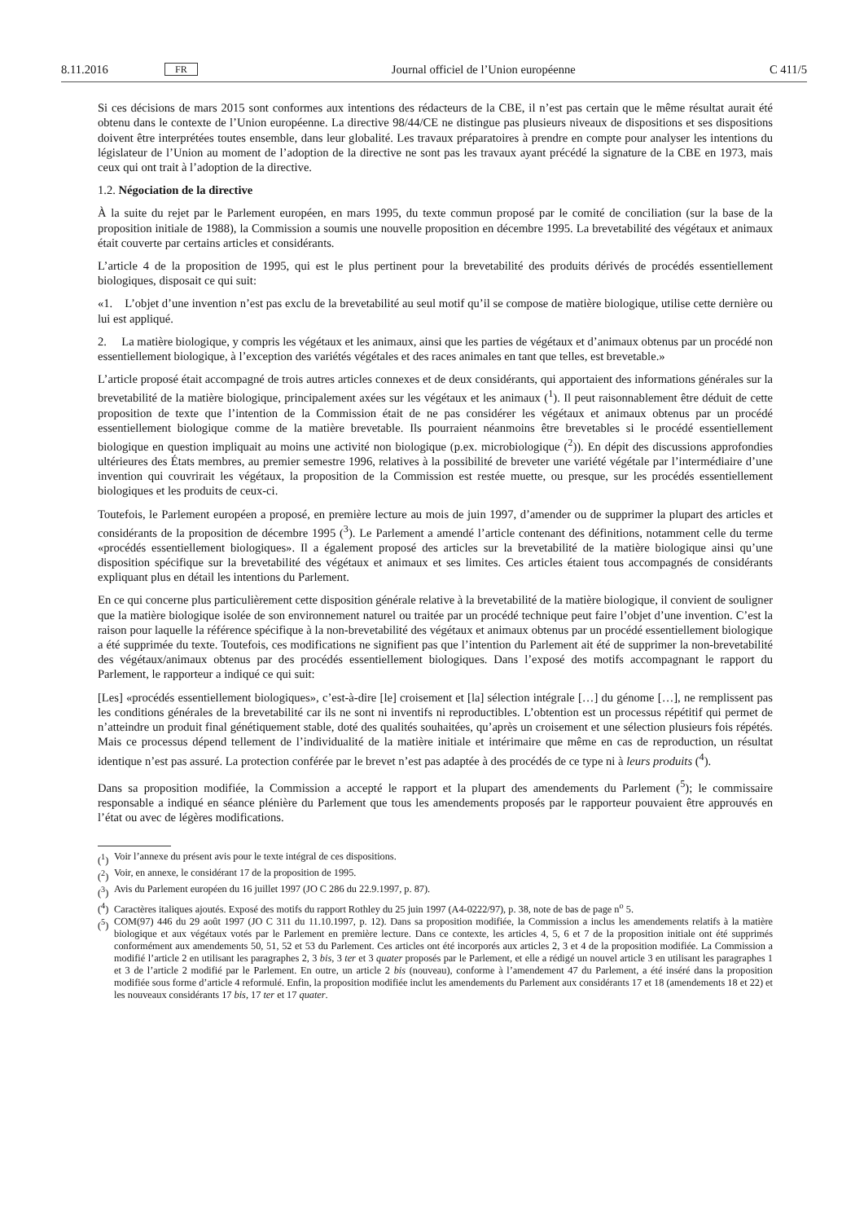8.11.2016 FR Journal officiel de l’Union européenne C 411/5
Si ces décisions de mars 2015 sont conformes aux intentions des rédacteurs de la CBE, il n’est pas certain que le même résultat aurait été obtenu dans le contexte de l’Union européenne. La directive 98/44/CE ne distingue pas plusieurs niveaux de dispositions et ses dispositions doivent être interprétées toutes ensemble, dans leur globalité. Les travaux préparatoires à prendre en compte pour analyser les intentions du législateur de l’Union au moment de l’adoption de la directive ne sont pas les travaux ayant précédé la signature de la CBE en 1973, mais ceux qui ont trait à l’adoption de la directive.
1.2. Négociation de la directive
À la suite du rejet par le Parlement européen, en mars 1995, du texte commun proposé par le comité de conciliation (sur la base de la proposition initiale de 1988), la Commission a soumis une nouvelle proposition en décembre 1995. La brevetabilité des végétaux et animaux était couverte par certains articles et considérants.
L’article 4 de la proposition de 1995, qui est le plus pertinent pour la brevetabilité des produits dérivés de procédés essentiellement biologiques, disposait ce qui suit:
«1. L’objet d’une invention n’est pas exclu de la brevetabilité au seul motif qu’il se compose de matière biologique, utilise cette dernière ou lui est appliqué.
2. La matière biologique, y compris les végétaux et les animaux, ainsi que les parties de végétaux et d’animaux obtenus par un procédé non essentiellement biologique, à l’exception des variétés végétales et des races animales en tant que telles, est brevetable.»
L’article proposé était accompagné de trois autres articles connexes et de deux considérants, qui apportaient des informations générales sur la brevetabilité de la matière biologique, principalement axées sur les végétaux et les animaux (<sup>1</sup>). Il peut raisonnablement être déduit de cette proposition de texte que l’intention de la Commission était de ne pas considérer les végétaux et animaux obtenus par un procédé essentiellement biologique comme de la matière brevetable. Ils pourraient néanmoins être brevetables si le procédé essentiellement biologique en question impliquait au moins une activité non biologique (p.ex. microbiologique (<sup>2</sup>)). En dépit des discussions approfondies ultérieures des États membres, au premier semestre 1996, relatives à la possibilité de breveter une variété végétale par l’intermédiaire d’une invention qui couvrirait les végétaux, la proposition de la Commission est restée muette, ou presque, sur les procédés essentiellement biologiques et les produits de ceux-ci.
Toutefois, le Parlement européen a proposé, en première lecture au mois de juin 1997, d’amender ou de supprimer la plupart des articles et considérants de la proposition de décembre 1995 (<sup>3</sup>). Le Parlement a amendé l’article contenant des définitions, notamment celle du terme «procédés essentiellement biologiques». Il a également proposé des articles sur la brevetabilité de la matière biologique ainsi qu’une disposition spécifique sur la brevetabilité des végétaux et animaux et ses limites. Ces articles étaient tous accompagnés de considérants expliquant plus en détail les intentions du Parlement.
En ce qui concerne plus particulièrement cette disposition générale relative à la brevetabilité de la matière biologique, il convient de souligner que la matière biologique isolée de son environnement naturel ou traitée par un procédé technique peut faire l’objet d’une invention. C’est la raison pour laquelle la référence spécifique à la non-brevetabilité des végétaux et animaux obtenus par un procédé essentiellement biologique a été supprimée du texte. Toutefois, ces modifications ne signifient pas que l’intention du Parlement ait été de supprimer la non-brevetabilité des végétaux/animaux obtenus par des procédés essentiellement biologiques. Dans l’exposé des motifs accompagnant le rapport du Parlement, le rapporteur a indiqué ce qui suit:
[Les] «procédés essentiellement biologiques», c’est-à-dire [le] croisement et [la] sélection intégrale […] du génome […], ne remplissent pas les conditions générales de la brevetabilité car ils ne sont ni inventifs ni reproductibles. L’obtention est un processus répétitif qui permet de n’atteindre un produit final génétiquement stable, doté des qualités souhaitées, qu’après un croisement et une sélection plusieurs fois répétés. Mais ce processus dépend tellement de l’individualité de la matière initiale et intérimaire que même en cas de reproduction, un résultat identique n’est pas assuré. La protection conférée par le brevet n’est pas adaptée à des procédés de ce type ni à leurs produits (<sup>4</sup>).
Dans sa proposition modifiée, la Commission a accepté le rapport et la plupart des amendements du Parlement (<sup>5</sup>); le commissaire responsable a indiqué en séance plénière du Parlement que tous les amendements proposés par le rapporteur pouvaient être approuvés en l’état ou avec de légères modifications.
(<sup>1</sup>) Voir l’annexe du présent avis pour le texte intégral de ces dispositions.
(<sup>2</sup>) Voir, en annexe, le considérant 17 de la proposition de 1995.
(<sup>3</sup>) Avis du Parlement européen du 16 juillet 1997 (JO C 286 du 22.9.1997, p. 87).
(<sup>4</sup>) Caractères italiques ajoutés. Exposé des motifs du rapport Rothley du 25 juin 1997 (A4-0222/97), p. 38, note de bas de page n<sup>o</sup> 5.
(<sup>5</sup>) COM(97) 446 du 29 août 1997 (JO C 311 du 11.10.1997, p. 12). Dans sa proposition modifiée, la Commission a inclus les amendements relatifs à la matière biologique et aux végétaux votés par le Parlement en première lecture. Dans ce contexte, les articles 4, 5, 6 et 7 de la proposition initiale ont été supprimés conformément aux amendements 50, 51, 52 et 53 du Parlement. Ces articles ont été incorporés aux articles 2, 3 et 4 de la proposition modifiée. La Commission a modifié l’article 2 en utilisant les paragraphes 2, 3 bis, 3 ter et 3 quater proposés par le Parlement, et elle a rédigé un nouvel article 3 en utilisant les paragraphes 1 et 3 de l’article 2 modifié par le Parlement. En outre, un article 2 bis (nouveau), conforme à l’amendement 47 du Parlement, a été inséré dans la proposition modifiée sous forme d’article 4 reformulé. Enfin, la proposition modifiée inclut les amendements du Parlement aux considérants 17 et 18 (amendements 18 et 22) et les nouveaux considérants 17 bis, 17 ter et 17 quater.